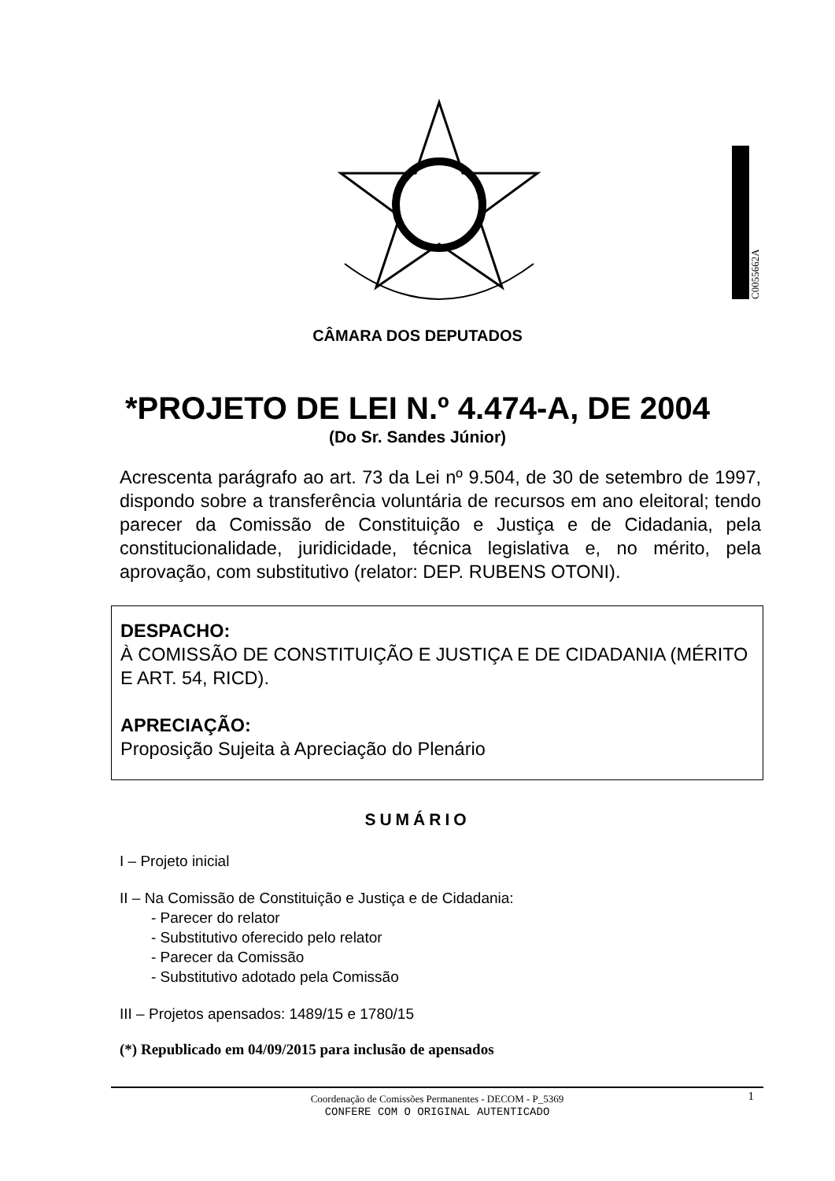C0055662A
CÂMARA DOS DEPUTADOS
*PROJETO DE LEI N.º 4.474-A, DE 2004
(Do Sr. Sandes Júnior)
Acrescenta parágrafo ao art. 73 da Lei nº 9.504, de 30 de setembro de 1997, dispondo sobre a transferência voluntária de recursos em ano eleitoral; tendo parecer da Comissão de Constituição e Justiça e de Cidadania, pela constitucionalidade, juridicidade, técnica legislativa e, no mérito, pela aprovação, com substitutivo (relator: DEP. RUBENS OTONI).
DESPACHO:
À COMISSÃO DE CONSTITUIÇÃO E JUSTIÇA E DE CIDADANIA (MÉRITO E ART. 54, RICD).
APRECIAÇÃO:
Proposição Sujeita à Apreciação do Plenário
SUMÁRIO
I – Projeto inicial
II – Na Comissão de Constituição e Justiça e de Cidadania:
- Parecer do relator
- Substitutivo oferecido pelo relator
- Parecer da Comissão
- Substitutivo adotado pela Comissão
III – Projetos apensados: 1489/15 e 1780/15
(*) Republicado em 04/09/2015 para inclusão de apensados
1
Coordenação de Comissões Permanentes - DECOM - P_5369
CONFERE COM O ORIGINAL AUTENTICADO